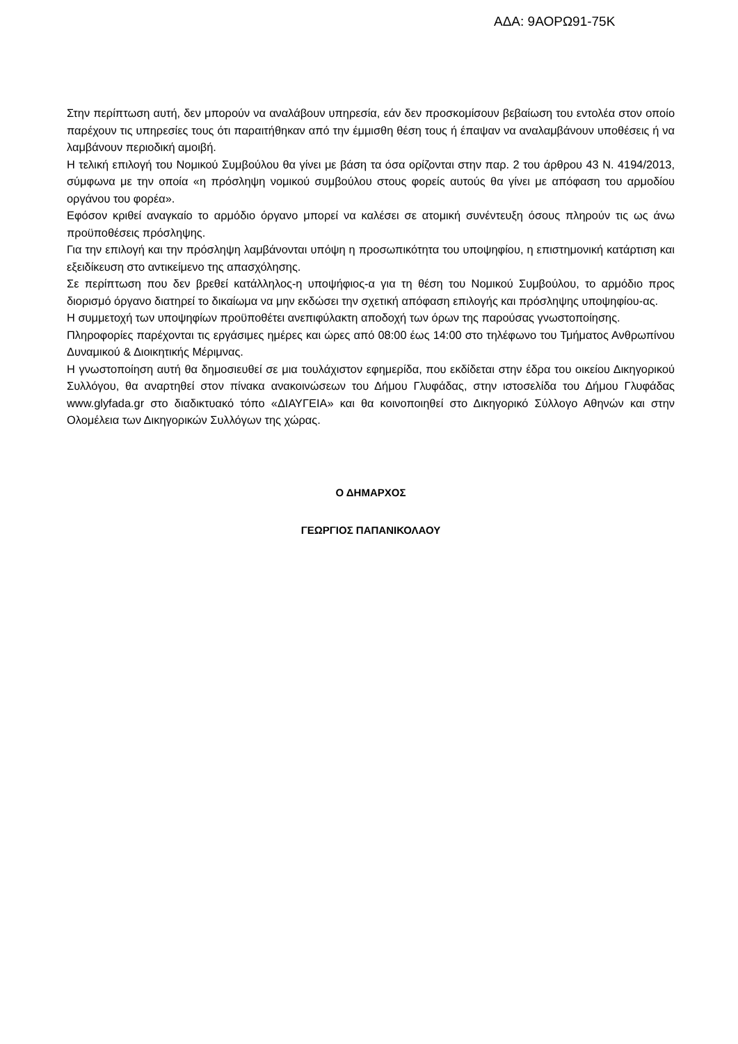ΑΔΑ: 9ΑΟΡΩ91-75Κ
Στην περίπτωση αυτή, δεν μπορούν να αναλάβουν υπηρεσία, εάν δεν προσκομίσουν βεβαίωση του εντολέα στον οποίο παρέχουν τις υπηρεσίες τους ότι παραιτήθηκαν από την έμμισθη θέση τους ή έπαψαν να αναλαμβάνουν υποθέσεις ή να λαμβάνουν περιοδική αμοιβή.
Η τελική επιλογή του Νομικού Συμβούλου θα γίνει με βάση τα όσα ορίζονται στην παρ. 2 του άρθρου 43 Ν. 4194/2013, σύμφωνα με την οποία «η πρόσληψη νομικού συμβούλου στους φορείς αυτούς θα γίνει με απόφαση του αρμοδίου οργάνου του φορέα».
Εφόσον κριθεί αναγκαίο το αρμόδιο όργανο μπορεί να καλέσει σε ατομική συνέντευξη όσους πληρούν τις ως άνω προϋποθέσεις πρόσληψης.
Για την επιλογή και την πρόσληψη λαμβάνονται υπόψη η προσωπικότητα του υποψηφίου, η επιστημονική κατάρτιση και εξειδίκευση στο αντικείμενο της απασχόλησης.
Σε περίπτωση που δεν βρεθεί κατάλληλος-η υποψήφιος-α για τη θέση του Νομικού Συμβούλου, το αρμόδιο προς διορισμό όργανο διατηρεί το δικαίωμα να μην εκδώσει την σχετική απόφαση επιλογής και πρόσληψης υποψηφίου-ας.
Η συμμετοχή των υποψηφίων προϋποθέτει ανεπιφύλακτη αποδοχή των όρων της παρούσας γνωστοποίησης.
Πληροφορίες παρέχονται τις εργάσιμες ημέρες και ώρες από 08:00 έως 14:00 στο τηλέφωνο του Τμήματος Ανθρωπίνου Δυναμικού & Διοικητικής Μέριμνας.
Η γνωστοποίηση αυτή θα δημοσιευθεί σε μια τουλάχιστον εφημερίδα, που εκδίδεται στην έδρα του οικείου Δικηγορικού Συλλόγου, θα αναρτηθεί στον πίνακα ανακοινώσεων του Δήμου Γλυφάδας, στην ιστοσελίδα του Δήμου Γλυφάδας www.glyfada.gr στο διαδικτυακό τόπο «ΔΙΑΥΓΕΙΑ» και θα κοινοποιηθεί στο Δικηγορικό Σύλλογο Αθηνών και στην Ολομέλεια των Δικηγορικών Συλλόγων της χώρας.
Ο ΔΗΜΑΡΧΟΣ
ΓΕΩΡΓΙΟΣ ΠΑΠΑΝΙΚΟΛΑΟΥ